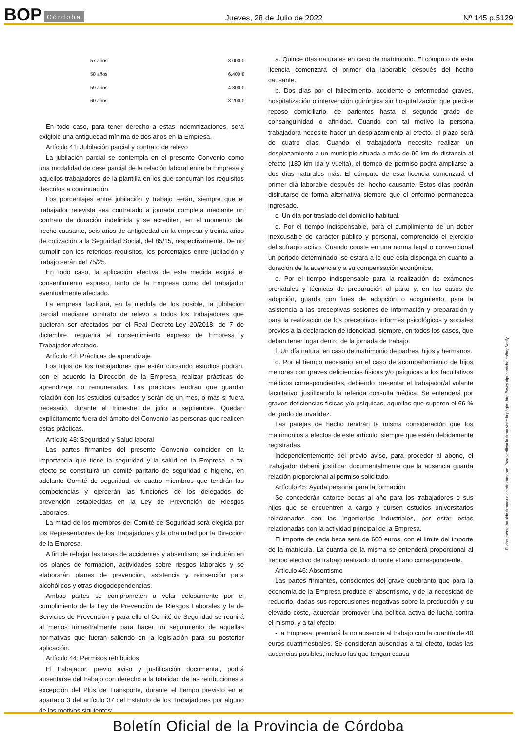BOP Córdoba
Jueves, 28 de Julio de 2022 Nº 145 p.5129
| 57 años | 8.000 € |
| 58 años | 6.400 € |
| 59 años | 4.800 € |
| 60 años | 3.200 € |
En todo caso, para tener derecho a estas indemnizaciones, será exigible una antigüedad mínima de dos años en la Empresa.
Artículo 41: Jubilación parcial y contrato de relevo
La jubilación parcial se contempla en el presente Convenio como una modalidad de cese parcial de la relación laboral entre la Empresa y aquellos trabajadores de la plantilla en los que concurran los requisitos descritos a continuación.
Los porcentajes entre jubilación y trabajo serán, siempre que el trabajador relevista sea contratado a jornada completa mediante un contrato de duración indefinida y se acrediten, en el momento del hecho causante, seis años de antigüedad en la empresa y treinta años de cotización a la Seguridad Social, del 85/15, respectivamente. De no cumplir con los referidos requisitos, los porcentajes entre jubilación y trabajo serán del 75/25.
En todo caso, la aplicación efectiva de esta medida exigirá el consentimiento expreso, tanto de la Empresa como del trabajador eventualmente afectado.
La empresa facilitará, en la medida de los posible, la jubilación parcial mediante contrato de relevo a todos los trabajadores que pudieran ser afectados por el Real Decreto-Ley 20/2018, de 7 de diciembre, requerirá el consentimiento expreso de Empresa y Trabajador afectado.
Artículo 42: Prácticas de aprendizaje
Los hijos de los trabajadores que estén cursando estudios podrán, con el acuerdo la Dirección de la Empresa, realizar prácticas de aprendizaje no remuneradas. Las prácticas tendrán que guardar relación con los estudios cursados y serán de un mes, o más si fuera necesario, durante el trimestre de julio a septiembre. Quedan explícitamente fuera del ámbito del Convenio las personas que realicen estas prácticas.
Artículo 43: Seguridad y Salud laboral
Las partes firmantes del presente Convenio coinciden en la importancia que tiene la seguridad y la salud en la Empresa, a tal efecto se constituirá un comité paritario de seguridad e higiene, en adelante Comité de seguridad, de cuatro miembros que tendrán las competencias y ejercerán las funciones de los delegados de prevención establecidas en la Ley de Prevención de Riesgos Laborales.
La mitad de los miembros del Comité de Seguridad será elegida por los Representantes de los Trabajadores y la otra mitad por la Dirección de la Empresa.
A fin de rebajar las tasas de accidentes y absentismo se incluirán en los planes de formación, actividades sobre riesgos laborales y se elaborarán planes de prevención, asistencia y reinserción para alcohólicos y otras drogodependencias.
Ambas partes se comprometen a velar celosamente por el cumplimiento de la Ley de Prevención de Riesgos Laborales y la de Servicios de Prevención y para ello el Comité de Seguridad se reunirá al menos trimestralmente para hacer un seguimiento de aquellas normativas que fueran saliendo en la legislación para su posterior aplicación.
Artículo 44: Permisos retribuidos
El trabajador, previo aviso y justificación documental, podrá ausentarse del trabajo con derecho a la totalidad de las retribuciones a excepción del Plus de Transporte, durante el tiempo previsto en el apartado 3 del artículo 37 del Estatuto de los Trabajadores por alguno de los motivos siguientes:
a. Quince días naturales en caso de matrimonio. El cómputo de esta licencia comenzará el primer día laborable después del hecho causante.
b. Dos días por el fallecimiento, accidente o enfermedad graves, hospitalización o intervención quirúrgica sin hospitalización que precise reposo domiciliario, de parientes hasta el segundo grado de consanguinidad o afinidad. Cuando con tal motivo la persona trabajadora necesite hacer un desplazamiento al efecto, el plazo será de cuatro días. Cuando el trabajador/a necesite realizar un desplazamiento a un municipio situada a más de 90 km de distancia al efecto (180 km ida y vuelta), el tiempo de permiso podrá ampliarse a dos días naturales más. El cómputo de esta licencia comenzará el primer día laborable después del hecho causante. Estos días podrán disfrutarse de forma alternativa siempre que el enfermo permanezca ingresado.
c. Un día por traslado del domicilio habitual.
d. Por el tiempo indispensable, para el cumplimiento de un deber inexcusable de carácter público y personal, comprendido el ejercicio del sufragio activo. Cuando conste en una norma legal o convencional un periodo determinado, se estará a lo que esta disponga en cuanto a duración de la ausencia y a su compensación económica.
e. Por el tiempo indispensable para la realización de exámenes prenatales y técnicas de preparación al parto y, en los casos de adopción, guarda con fines de adopción o acogimiento, para la asistencia a las preceptivas sesiones de información y preparación y para la realización de los preceptivos informes psicológicos y sociales previos a la declaración de idoneidad, siempre, en todos los casos, que deban tener lugar dentro de la jornada de trabajo.
f. Un día natural en caso de matrimonio de padres, hijos y hermanos.
g. Por el tiempo necesario en el caso de acompañamiento de hijos menores con graves deficiencias físicas y/o psíquicas a los facultativos médicos correspondientes, debiendo presentar el trabajador/al volante facultativo, justificando la referida consulta médica. Se entenderá por graves deficiencias físicas y/o psíquicas, aquellas que superen el 66 % de grado de invalidez.
Las parejas de hecho tendrán la misma consideración que los matrimonios a efectos de este artículo, siempre que estén debidamente registradas.
Independientemente del previo aviso, para proceder al abono, el trabajador deberá justificar documentalmente que la ausencia guarda relación proporcional al permiso solicitado.
Artículo 45: Ayuda personal para la formación
Se concederán catorce becas al año para los trabajadores o sus hijos que se encuentren a cargo y cursen estudios universitarios relacionados con las Ingenierías Industriales, por estar estas relacionadas con la actividad principal de la Empresa.
El importe de cada beca será de 600 euros, con el límite del importe de la matrícula. La cuantía de la misma se entenderá proporcional al tiempo efectivo de trabajo realizado durante el año correspondiente.
Artículo 46: Absentismo
Las partes firmantes, conscientes del grave quebranto que para la economía de la Empresa produce el absentismo, y de la necesidad de reducirlo, dadas sus repercusiones negativas sobre la producción y su elevado coste, acuerdan promover una política activa de lucha contra el mismo, y a tal efecto:
-La Empresa, premiará la no ausencia al trabajo con la cuantía de 40 euros cuatrimestrales. Se consideran ausencias a tal efecto, todas las ausencias posibles, incluso las que tengan causa
El documento ha sido firmado electrónicamente. Para verificar la firma visite la página http://www.dipucordoba.es/bop/verify
Boletín Oficial de la Provincia de Córdoba